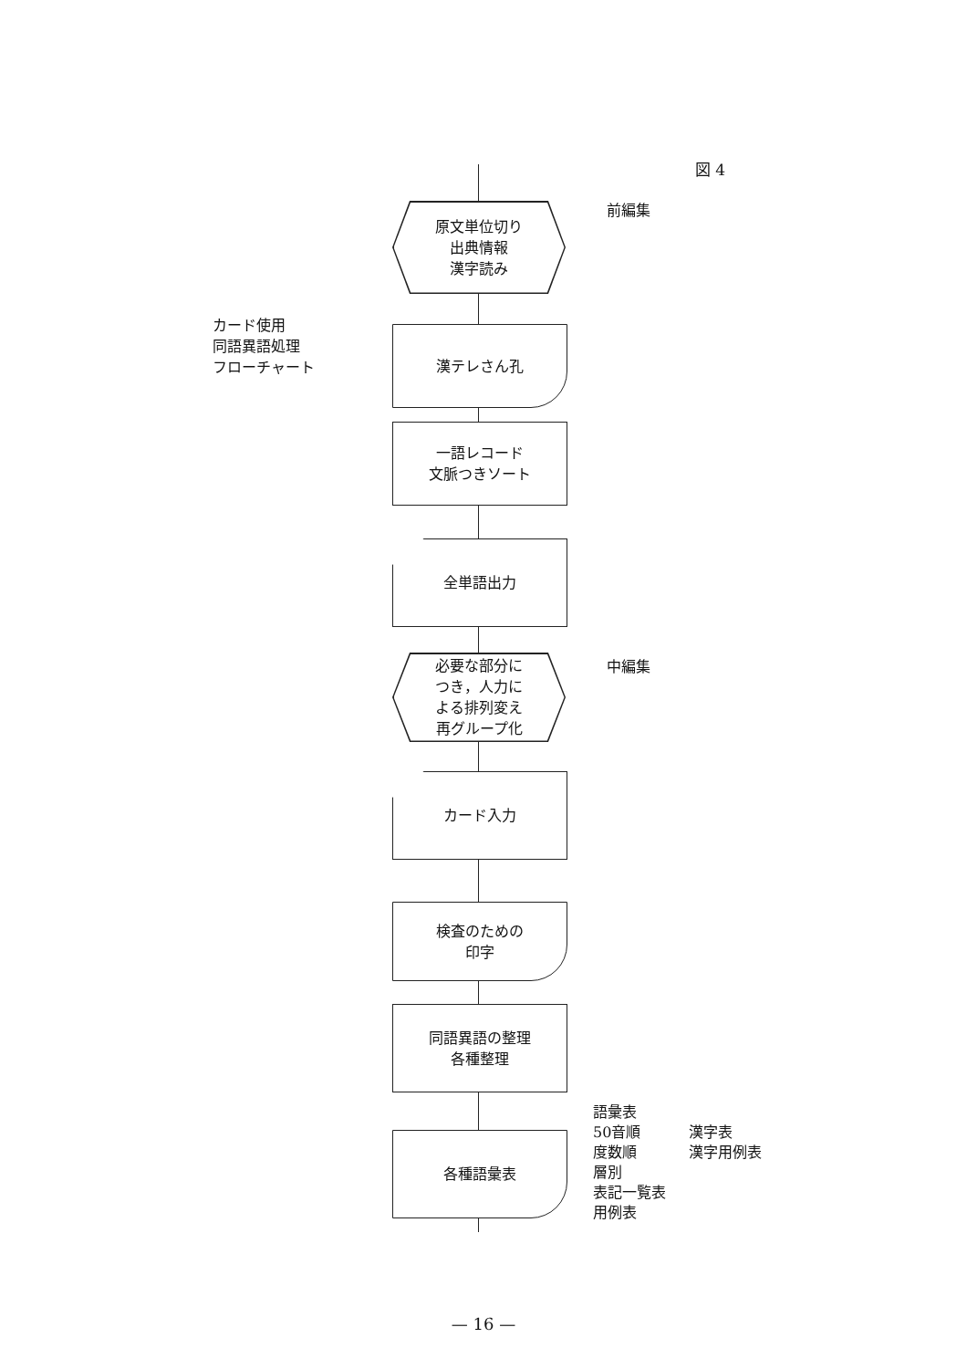図 4
前編集
カード使用
同語異語処理
フローチャート
原文単位切り
出典情報
漢字読み
漢テレさん孔
一語レコード
文脈つきソート
全単語出力
中編集
必要な部分に
つき，人力に
よる排列変え
再グループ化
カード入力
検査のための
印字
同語異語の整理
各種整理
各種語彙表
語彙表
50音順
度数順
層別
表記一覧表
用例表
漢字表
漢字用例表
— 16 —